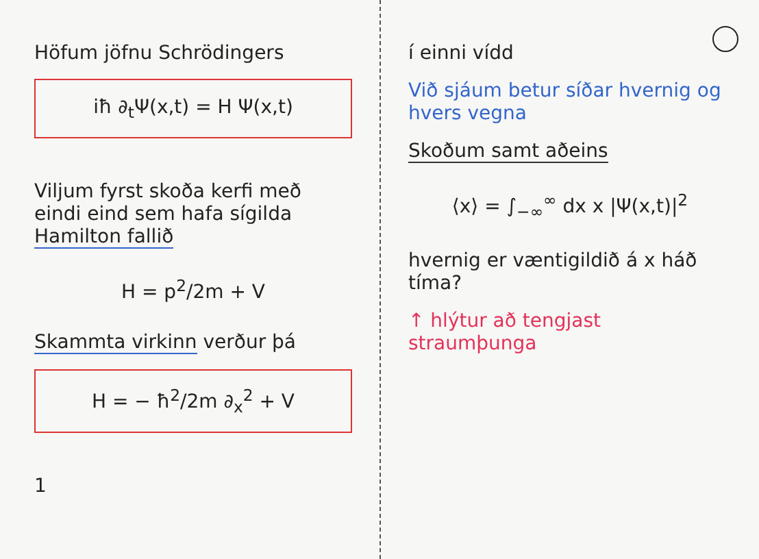Höfum jöfnu Schrödingers
iħ ∂<sub>t</sub>Ψ(x,t) = H Ψ(x,t)
Viljum fyrst skoða kerfi með eindi eind sem hafa sígilda Hamilton fallið
H = p<sup>2</sup>/2m + V
Skammta virkinn verður þá
H = − ħ<sup>2</sup>/2m ∂<sub>x</sub><sup>2</sup> + V
1
í einni vídd
Við sjáum betur síðar hvernig og hvers vegna
Skoðum samt aðeins
⟨x⟩ = ∫<sub>−∞</sub><sup>∞</sup> dx x |Ψ(x,t)|<sup>2</sup>
hvernig er væntigildið á x háð tíma?
↑ hlýtur að tengjast straumþunga